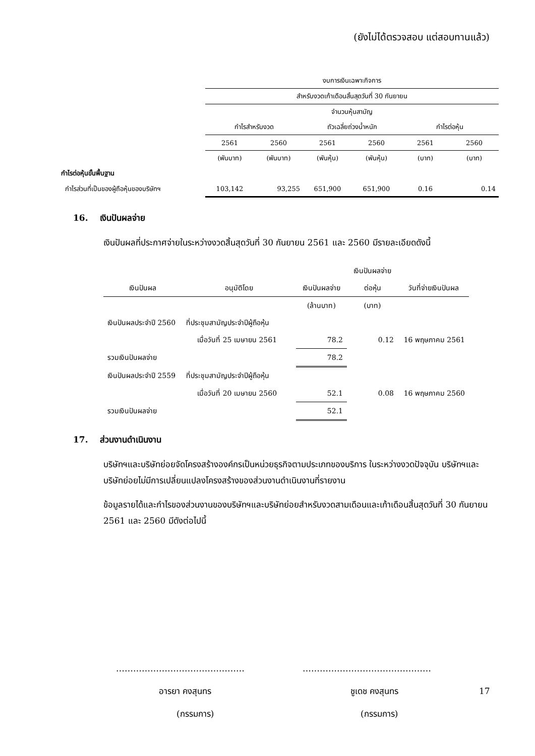(ยังไม่ได้ตรวจสอบ แต่สอบทานแล้ว)
| | งบการเงินเฉพาะกิจการ | | | | | |
| | สำหรับงวดเก้าเดือนสิ้นสุดวันที่ 30 กันยายน | | | | | |
| | | | จำนวนหุ้นสามัญ | | | |
| | กำไรสำหรับงวด | | ถัวเฉลี่ยถ่วงน้ำหนัก | | กำไรต่อหุ้น | |
| | 2561 | 2560 | 2561 | 2560 | 2561 | 2560 |
| | (พันบาท) | (พันบาท) | (พันหุ้น) | (พันหุ้น) | (บาท) | (บาท) |
| กำไรต่อหุ้นขั้นพื้นฐาน | | | | | | |
| กำไรส่วนที่เป็นของผู้ถือหุ้นของบริษัทฯ | 103,142 | 93,255 | 651,900 | 651,900 | 0.16 | 0.14 |
16. เงินปันผลจ่าย
เงินปันผลที่ประกาศจ่ายในระหว่างงวดสิ้นสุดวันที่ 30 กันยายน 2561 และ 2560 มีรายละเอียดดังนี้
| | | | เงินปันผลจ่าย | |
| เงินปันผล | อนุมัติโดย | เงินปันผลจ่าย | ต่อหุ้น | วันที่จ่ายเงินปันผล |
| | | (ล้านบาท) | (บาท) | |
| เงินปันผลประจำปี 2560 | ที่ประชุมสามัญประจำปีผู้ถือหุ้น | | | |
| | เมื่อวันที่ 25 เมษายน 2561 | 78.2 | 0.12 | 16 พฤษภาคม 2561 |
| รวมเงินปันผลจ่าย | | 78.2 | | |
| เงินปันผลประจำปี 2559 | ที่ประชุมสามัญประจำปีผู้ถือหุ้น | | | |
| | เมื่อวันที่ 20 เมษายน 2560 | 52.1 | 0.08 | 16 พฤษภาคม 2560 |
| รวมเงินปันผลจ่าย | | 52.1 | | |
17. ส่วนงานดำเนินงาน
บริษัทฯและบริษัทย่อยจัดโครงสร้างองค์กรเป็นหน่วยธุรกิจตามประเภทของบริการ ในระหว่างงวดปัจจุบัน บริษัทฯและบริษัทย่อยไม่มีการเปลี่ยนแปลงโครงสร้างของส่วนงานดำเนินงานที่รายงาน
ข้อมูลรายได้และกำไรของส่วนงานของบริษัทฯและบริษัทย่อยสำหรับงวดสามเดือนและเก้าเดือนสิ้นสุดวันที่ 30 กันยายน 2561 และ 2560 มีดังต่อไปนี้
……………………………………… ………………………………………
อารยา คงสุนทร ชูเดช คงสุนทร 17
(กรรมการ) (กรรมการ)